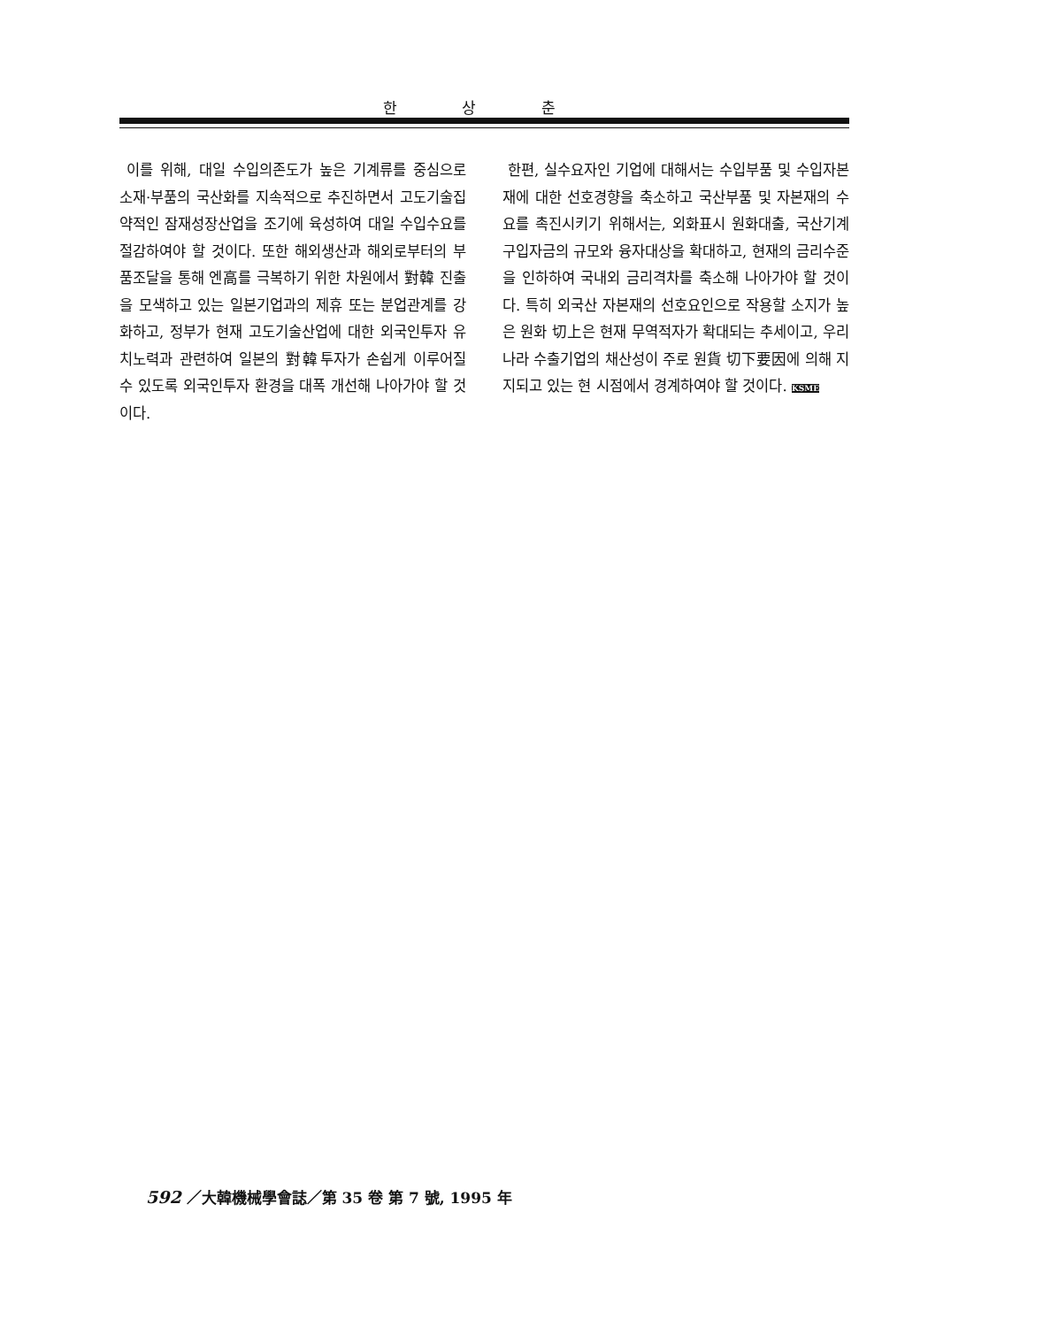한 상 춘
이를 위해, 대일 수입의존도가 높은 기계류를 중심으로 소재·부품의 국산화를 지속적으로 추진하면서 고도기술집약적인 잠재성장산업을 조기에 육성하여 대일 수입수요를 절감하여야 할 것이다. 또한 해외생산과 해외로부터의 부품조달을 통해 엔高를 극복하기 위한 차원에서 對韓 진출을 모색하고 있는 일본기업과의 제휴 또는 분업관계를 강화하고, 정부가 현재 고도기술산업에 대한 외국인투자 유치노력과 관련하여 일본의 對韓투자가 손쉽게 이루어질 수 있도록 외국인투자 환경을 대폭 개선해 나아가야 할 것이다.
한편, 실수요자인 기업에 대해서는 수입부품 및 수입자본재에 대한 선호경향을 축소하고 국산부품 및 자본재의 수요를 촉진시키기 위해서는, 외화표시 원화대출, 국산기계 구입자금의 규모와 융자대상을 확대하고, 현재의 금리수준을 인하하여 국내외 금리격차를 축소해 나아가야 할 것이다. 특히 외국산 자본재의 선호요인으로 작용할 소지가 높은 원화 切上은 현재 무역적자가 확대되는 추세이고, 우리나라 수출기업의 채산성이 주로 원貨 切下要因에 의해 지지되고 있는 현 시점에서 경계하여야 할 것이다. KSME
592 ／大韓機械學會誌／第 35 卷 第 7 號, 1995 年